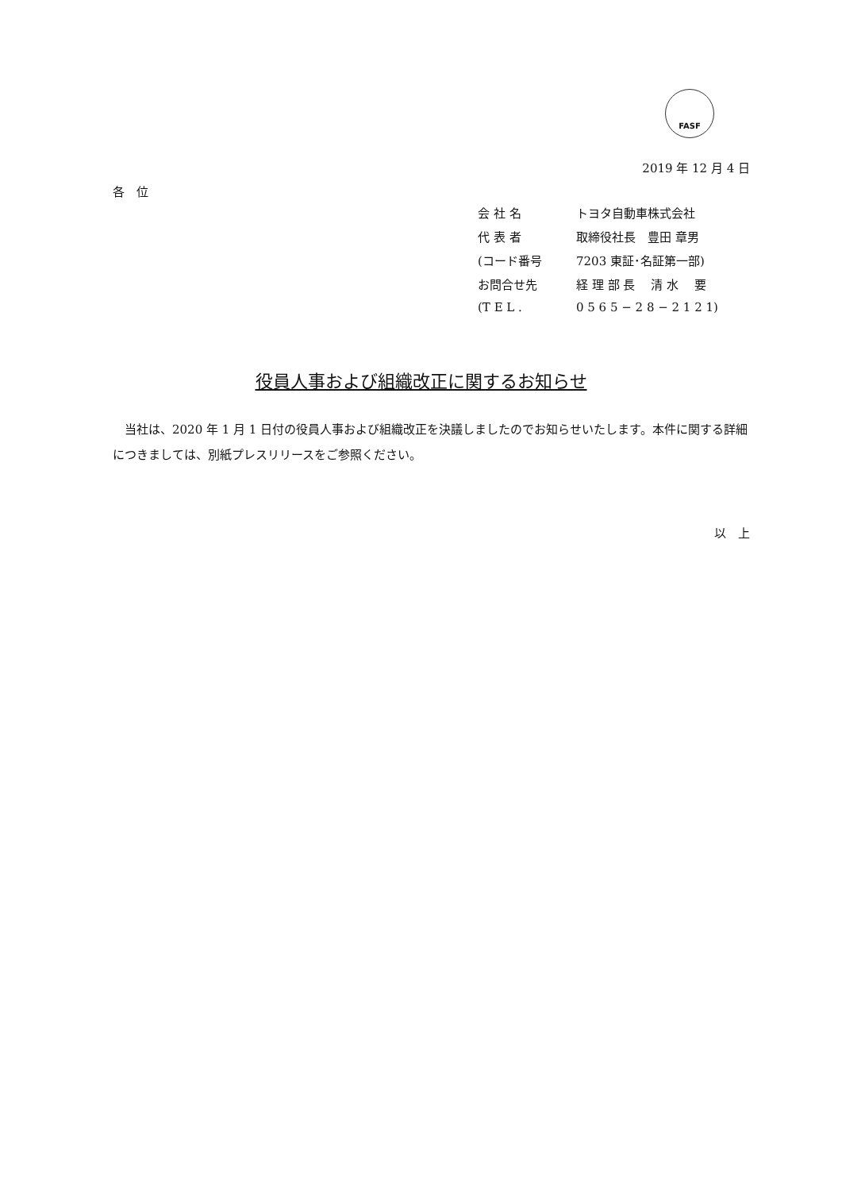FASF
2019 年 12 月 4 日
各　位
| 会 社 名 | トヨタ自動車株式会社 |
| 代 表 者 | 取締役社長 豊田 章男 |
| (コード番号 | 7203 東証･名証第一部) |
| お問合せ先 | 経 理 部 長 清 水 要 |
| (T E L . | 0 5 6 5 − 2 8 − 2 1 2 1) |
役員人事および組織改正に関するお知らせ
当社は、2020 年 1 月 1 日付の役員人事および組織改正を決議しましたのでお知らせいたします。本件に関する詳細につきましては、別紙プレスリリースをご参照ください。
以　上